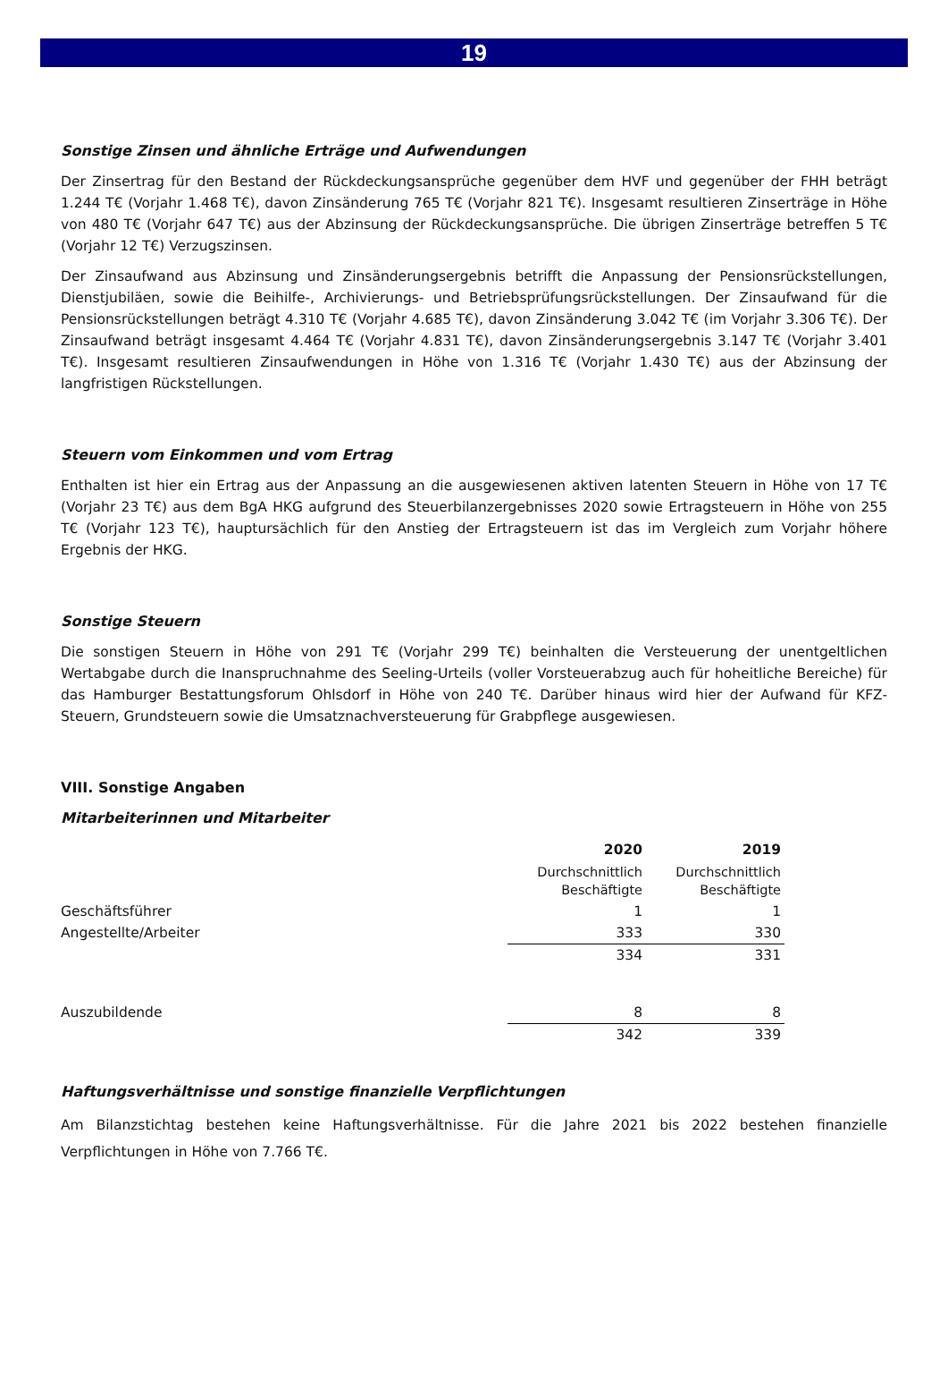19
Sonstige Zinsen und ähnliche Erträge und Aufwendungen
Der Zinsertrag für den Bestand der Rückdeckungsansprüche gegenüber dem HVF und gegenüber der FHH beträgt 1.244 T€ (Vorjahr 1.468 T€), davon Zinsänderung 765 T€ (Vorjahr 821 T€). Insgesamt resultieren Zinserträge in Höhe von 480 T€ (Vorjahr 647 T€) aus der Abzinsung der Rückdeckungsansprüche. Die übrigen Zinserträge betreffen 5 T€ (Vorjahr 12 T€) Verzugszinsen.
Der Zinsaufwand aus Abzinsung und Zinsänderungsergebnis betrifft die Anpassung der Pensionsrückstellungen, Dienstjubiläen, sowie die Beihilfe-, Archivierungs- und Betriebsprüfungsrückstellungen. Der Zinsaufwand für die Pensionsrückstellungen beträgt 4.310 T€ (Vorjahr 4.685 T€), davon Zinsänderung 3.042 T€ (im Vorjahr 3.306 T€). Der Zinsaufwand beträgt insgesamt 4.464 T€ (Vorjahr 4.831 T€), davon Zinsänderungsergebnis 3.147 T€ (Vorjahr 3.401 T€). Insgesamt resultieren Zinsaufwendungen in Höhe von 1.316 T€ (Vorjahr 1.430 T€) aus der Abzinsung der langfristigen Rückstellungen.
Steuern vom Einkommen und vom Ertrag
Enthalten ist hier ein Ertrag aus der Anpassung an die ausgewiesenen aktiven latenten Steuern in Höhe von 17 T€ (Vorjahr 23 T€) aus dem BgA HKG aufgrund des Steuerbilanzergebnisses 2020 sowie Ertragsteuern in Höhe von 255 T€ (Vorjahr 123 T€), hauptursächlich für den Anstieg der Ertragsteuern ist das im Vergleich zum Vorjahr höhere Ergebnis der HKG.
Sonstige Steuern
Die sonstigen Steuern in Höhe von 291 T€ (Vorjahr 299 T€) beinhalten die Versteuerung der unentgeltlichen Wertabgabe durch die Inanspruchnahme des Seeling-Urteils (voller Vorsteuerabzug auch für hoheitliche Bereiche) für das Hamburger Bestattungsforum Ohlsdorf in Höhe von 240 T€. Darüber hinaus wird hier der Aufwand für KFZ-Steuern, Grundsteuern sowie die Umsatznachversteuerung für Grabpflege ausgewiesen.
VIII. Sonstige Angaben
Mitarbeiterinnen und Mitarbeiter
| | 2020 | 2019 |
| | Durchschnittlich Beschäftigte | Durchschnittlich Beschäftigte |
| Geschäftsführer | 1 | 1 |
| Angestellte/Arbeiter | 333 | 330 |
| | 334 | 331 |
| Auszubildende | 8 | 8 |
| | 342 | 339 |
Haftungsverhältnisse und sonstige finanzielle Verpflichtungen
Am Bilanzstichtag bestehen keine Haftungsverhältnisse. Für die Jahre 2021 bis 2022 bestehen finanzielle Verpflichtungen in Höhe von 7.766 T€.